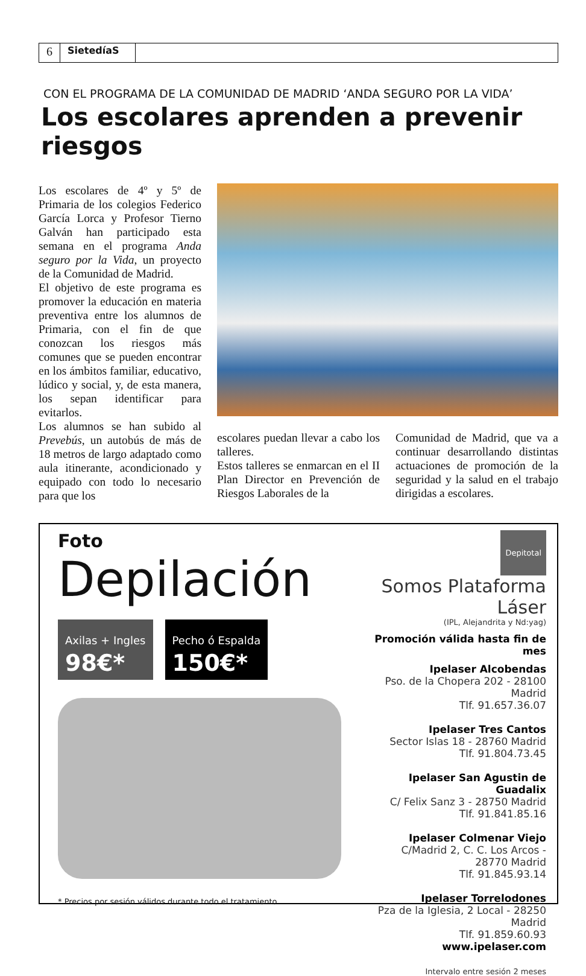6
SietedíaS
CON EL PROGRAMA DE LA COMUNIDAD DE MADRID ‘ANDA SEGURO POR LA VIDA’
Los escolares aprenden a prevenir riesgos
Los escolares de 4º y 5º de Primaria de los colegios Federico García Lorca y Profesor Tierno Galván han participado esta semana en el programa Anda seguro por la Vida, un proyecto de la Comunidad de Madrid.
El objetivo de este programa es promover la educación en materia preventiva entre los alumnos de Primaria, con el fin de que conozcan los riesgos más comunes que se pueden encontrar en los ámbitos familiar, educativo, lúdico y social, y, de esta manera, los sepan identificar para evitarlos.
Los alumnos se han subido al Prevebús, un autobús de más de 18 metros de largo adaptado como aula itinerante, acondicionado y equipado con todo lo necesario para que los
escolares puedan llevar a cabo los talleres.
Estos talleres se enmarcan en el II Plan Director en Prevención de Riesgos Laborales de la
Comunidad de Madrid, que va a continuar desarrollando distintas actuaciones de promoción de la seguridad y la salud en el trabajo dirigidas a escolares.
Foto
Depilación
Axilas + Ingles
98€*
Pecho ó Espalda
150€*
* Precios por sesión válidos durante todo el tratamiento
Depitotal
Somos Plataforma Láser
(IPL, Alejandrita y Nd:yag)
Promoción válida hasta fin de mes
Ipelaser Alcobendas
Pso. de la Chopera 202 - 28100 Madrid
Tlf. 91.657.36.07
Ipelaser Tres Cantos
Sector Islas 18 - 28760 Madrid
Tlf. 91.804.73.45
Ipelaser San Agustin de Guadalix
C/ Felix Sanz 3 - 28750 Madrid
Tlf. 91.841.85.16
Ipelaser Colmenar Viejo
C/Madrid 2, C. C. Los Arcos - 28770 Madrid
Tlf. 91.845.93.14
Ipelaser Torrelodones
Pza de la Iglesia, 2 Local - 28250 Madrid
Tlf. 91.859.60.93
www.ipelaser.com
Intervalo entre sesión 2 meses